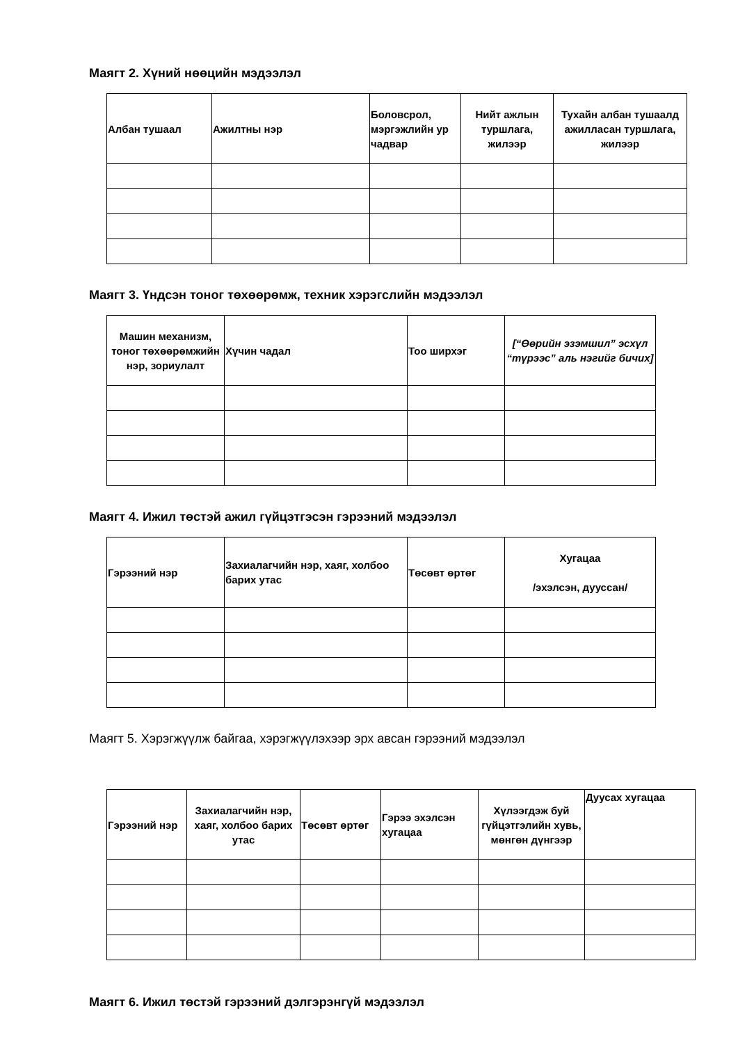Маягт 2. Хүний нөөцийн мэдээлэл
| Албан тушаал | Ажилтны нэр | Боловсрол, мэргэжлийн ур чадвар | Нийт ажлын туршлага, жилээр | Тухайн албан тушаалд ажилласан туршлага, жилээр |
| --- | --- | --- | --- | --- |
Маягт 3. Үндсэн тоног төхөөрөмж, техник хэрэгслийн мэдээлэл
| Машин механизм, тоног төхөөрөмжийн нэр, зориулалт | Хүчин чадал | Тоо ширхэг | [“Өөрийн эзэмшил” эсхүл “түрээс” аль нэгийг бичих] |
| --- | --- | --- | --- |
Маягт 4. Ижил төстэй ажил гүйцэтгэсэн гэрээний мэдээлэл
| Гэрээний нэр | Захиалагчийн нэр, хаяг, холбоо барих утас | Төсөвт өртөг | Хугацаа /эхэлсэн, дууссан/ |
| --- | --- | --- | --- |
Маягт 5. Хэрэгжүүлж байгаа, хэрэгжүүлэхээр эрх авсан гэрээний мэдээлэл
| Гэрээний нэр | Захиалагчийн нэр, хаяг, холбоо барих утас | Төсөвт өртөг | Гэрээ эхэлсэн хугацаа | Хүлээгдэж буй гүйцэтгэлийн хувь, мөнгөн дүнгээр | Дуусах хугацаа |
| --- | --- | --- | --- | --- | --- |
Маягт 6. Ижил төстэй гэрээний дэлгэрэнгүй мэдээлэл